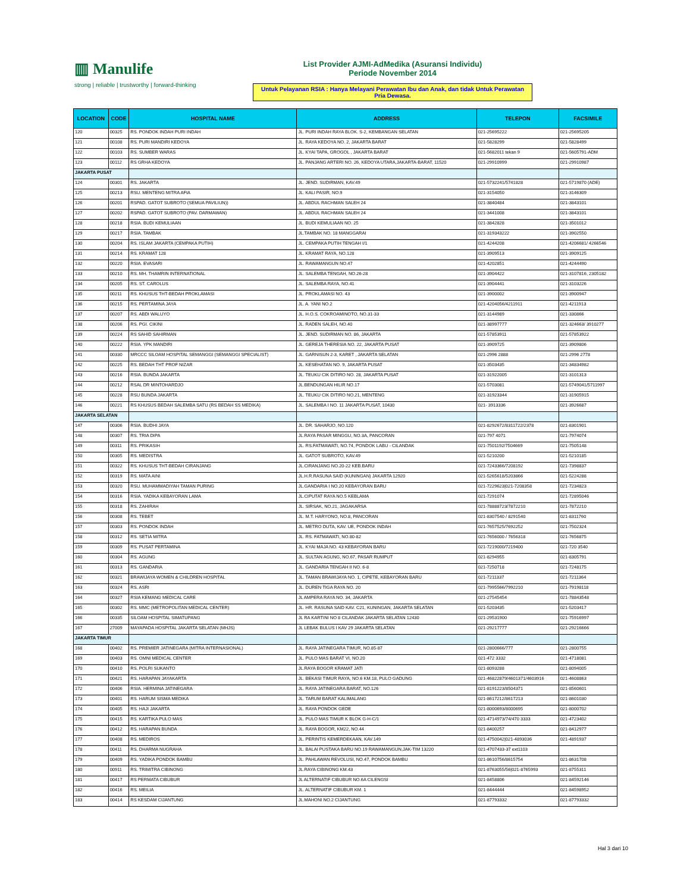▥ Manulife
strong | reliable | trustworthy | forward-thinking
List Provider AJMI-AdMedika (Asuransi Individu)
Periode November 2014
Untuk Pelayanan RSIA : Hanya Melayani Perawatan Ibu dan Anak, dan tidak Untuk Perawatan Pria Dewasa.
| LOCATION | CODE | HOSPITAL NAME | ADDRESS | TELEPON | FACSIMILE |
| --- | --- | --- | --- | --- | --- |
| 120 | 00325 | RS. PONDOK INDAH PURI INDAH | JL. PURI INDAH RAYA BLOK. S-2, KEMBANGAN SELATAN | 021-25695222 | 021-25695205 |
| 121 | 00108 | RS. PURI MANDIRI KEDOYA | JL. RAYA KEDOYA NO. 2, JAKARTA BARAT | 021-5828299 | 021-5828499 |
| 122 | 00103 | RS. SUMBER WARAS | JL. KYAI TAPA, GROGOL , JAKARTA BARAT | 021-5682011 tekan 9 | 021-5605791-ADM |
| 123 | 00112 | RS GRHA KEDOYA | JL. PANJANG ARTERI NO. 26, KEDOYA UTARA,JAKARTA-BARAT, 11520 | 021-29910999 | 021-29910987 |
| JAKARTA PUSAT | | | | | |
| 124 | 00301 | RS. JAKARTA | JL. JEND. SUDIRMAN, KAV.49 | 021-5732241/5741828 | 021-5719870 (ADE) |
| 125 | 00213 | RSU. MENTENG MITRA AFIA | JL. KALI PASIR, NO.9 | 021-3154050 | 021-3146309 |
| 126 | 00201 | RSPAD. GATOT SUBROTO (SEMUA PAVILIUN)) | JL. ABDUL RACHMAN SALEH 24 | 021-3840484 | 021-3843101 |
| 127 | 00202 | RSPAD. GATOT SUBROTO (PAV. DARMAWAN) | JL. ABDUL RACHMAN SALEH 24 | 021-3441008 | 021-3843101 |
| 128 | 00218 | RSIA. BUDI KEMULIAAN | JL. BUDI KEMULIAAN NO. 25 | 021-3842828 | 021-3501012 |
| 129 | 00217 | RSIA. TAMBAK | JL.TAMBAK NO. 18 MANGGARAI | 021-319343222 | 021-3902550 |
| 130 | 00204 | RS. ISLAM JAKARTA (CEMPAKA PUTIH) | JL. CEMPAKA PUTIH TENGAH I/1 | 021-4244208 | 021-4206681/ 4266546 |
| 131 | 00214 | RS. KRAMAT 128 | JL. KRAMAT RAYA, NO.128 | 021-3909513 | 021-3909125 |
| 132 | 00220 | RSIA. EVASARI | JL. RAWAMANGUN NO.47 | 021-4202851 | 021-4244490 |
| 133 | 00210 | RS. MH. THAMRIN INTERNATIONAL | JL. SALEMBA TENGAH, NO.26-28 | 021-3904422 | 021-3107816, 2305182 |
| 134 | 00205 | RS. ST. CAROLUS | JL. SALEMBA RAYA, NO.41 | 021-3904441 | 021-3103226 |
| 135 | 00211 | RS. KHUSUS THT-BEDAH PROKLAMASI | JL. PROKLAMASI NO. 43 | 021-3900002 | 021-3900947 |
| 136 | 00215 | RS. PERTAMINA JAYA | JL. A. YANI NO.2 | 021-4204056/4211911 | 021-4211913 |
| 137 | 00207 | RS. ABDI WALUYO | JL. H.O.S. COKROAMINOTO, NO.31-33 | 021-3144989 | 021-330866 |
| 138 | 00206 | RS. PGI. CIKINI | JL. RADEN SALEH, NO.40 | 021-38997777 | 021-324663/ 3910277 |
| 139 | 00224 | RS SAHID SAHIRMAN | JL. JEND. SUDIRMAN NO. 86, JAKARTA | 021-57853911 | 021-57853922 |
| 140 | 00222 | RSIA. YPK MANDIRI | JL. GEREJA THERESIA NO. 22, JAKARTA PUSAT | 021-3909725 | 021-3909806 |
| 141 | 00330 | MRCCC SILOAM HOSPITAL SEMANGGI (SEMANGGI SPECIALIST) | JL. GARNISUN 2-3, KARET , JAKARTA SELATAN | 021-2996 2888 | 021-2996 2778 |
| 142 | 00225 | RS. BEDAH THT PROF NIZAR | JL. KESEHATAN NO. 9, JAKARTA PUSAT | 021-3503435 | 021-34834982 |
| 143 | 00216 | RSIA. BUNDA JAKARTA | JL. TEUKU CIK DITIRO NO. 28, JAKARTA PUSAT | 021-31922005 | 021-3101313 |
| 144 | 00212 | RSAL DR MINTOHARDJO | JL.BENDUNGAN HILIR NO.17 | 021-5703081 | 021-5749041/5711997 |
| 145 | 00228 | RSU BUNDA JAKARTA | JL. TEUKU CIK DITIRO NO.21, MENTENG | 021-31923344 | 021-31905915 |
| 146 | 00221 | RS KHUSUS BEDAH SALEMBA SATU (RS BEDAH SS MEDIKA) | JL. SALEMBA I NO. 11 JAKARTA PUSAT, 10430 | 021- 3913336 | 021-3926687 |
| JAKARTA SELATAN | | | | | |
| 147 | 00306 | RSIA. BUDHI JAYA | JL. DR. SAHARJO, NO.120 | 021-8292672/8311722/2378 | 021-8301901 |
| 148 | 00307 | RS. TRIA DIPA | JL.RAYA PASAR MINGGU, NO.3A, PANCORAN | 021-797 4071 | 021-7974074 |
| 149 | 00311 | RS. PRIKASIH | JL. RS.FATMAWATI, NO.74, PONDOK LABU - CILANDAK | 021-7501192/7504669 | 021-7505148 |
| 150 | 00305 | RS. MEDISTRA | JL. GATOT SUBROTO, KAV.49 | 021-5210200 | 021-5210185 |
| 151 | 00322 | RS. KHUSUS THT-BEDAH CIRANJANG | JL.CIRANJANG NO.20-22 KEB.BARU | 021-7243366/7208192 | 021-7398837 |
| 152 | 00319 | RS. MATA AINI | JL.H.R.RASUNA SAID (KUNINGAN) JAKARTA 12920 | 021-5265618/5203866 | 021-5224288 |
| 153 | 00320 | RSU. MUHAMMADIYAH TAMAN PURING | JL.GANDARIA I NO.20 KEBAYORAN BARU | 021-7229623/021-7208358 | 021-7234823 |
| 154 | 00316 | RSIA. YADIKA KEBAYORAN LAMA | JL.CIPUTAT RAYA NO.5 KEBLAMA | 021-7291074 | 021-72895046 |
| 155 | 00318 | RS. ZAHIRAH | JL. SIRSAK, NO.21, JAGAKARSA | 021-78888723/7872210 | 021-7872210 |
| 156 | 00308 | RS. TEBET | JL. M.T. HARYONO, NO.8, PANCORAN | 021-8307540 / 8291540 | 021-8311760 |
| 157 | 00303 | RS. PONDOK INDAH | JL. METRO DUTA, KAV. UE, PONDOK INDAH | 021-7657525/7692252 | 021-7502324 |
| 158 | 00312 | RS. SETIA MITRA | JL. RS. FATMAWATI, NO.80-82 | 021-7656000 / 7656318 | 021-7656875 |
| 159 | 00309 | RS. PUSAT PERTAMINA | JL. KYAI MAJA NO. 43 KEBAYORAN BARU | 021-7219000/7219400 | 021-720 3540 |
| 160 | 00304 | RS. AGUNG | JL. SULTAN AGUNG, NO.67, PASAR RUMPUT | 021-8294955 | 021-8305791 |
| 161 | 00313 | RS. GANDARIA | JL. GANDARIA TENGAH II NO. 6-8 | 021-7250718 | 021-7248175 |
| 162 | 00321 | BRAWIJAYA WOMEN & CHILDREN HOSPITAL | JL. TAMAN BRAWIJAYA NO. 1, CIPETE, KEBAYORAN BARU | 021-7211337 | 021-7211364 |
| 163 | 00324 | RS. ASRI | JL. DUREN TIGA RAYA NO. 20 | 021-7995566/7992210 | 021-79198118 |
| 164 | 00327 | RSIA KEMANG MEDICAL CARE | JL AMPERA RAYA NO. 34, JAKARTA | 021-27545454 | 021-78843548 |
| 165 | 00302 | RS. MMC (METROPOLITAN MEDICAL CENTER) | JL. HR. RASUNA SAID KAV. C21, KUNINGAN, JAKARTA SELATAN | 021-5203435 | 021-5203417 |
| 166 | 00335 | SILOAM HOSPITAL SIMATUPANG | JL RA KARTINI NO 8 CILANDAK JAKARTA SELATAN 12430 | 021-29531900 | 021-75916997 |
| 167 | 27009 | MAYAPADA HOSPITAL JAKARTA SELATAN (MHJS) | JL LEBAK BULUS I KAV 29 JAKARTA SELATAN | 021-29217777 | 021-29216666 |
| JAKARTA TIMUR | | | | | |
| 168 | 00402 | RS. PREMIER JATINEGARA (MITRA INTERNASIONAL) | JL. RAYA JATINEGARA TIMUR, NO.85-87 | 021-2800666/777 | 021-2800755 |
| 169 | 00403 | RS. OMNI MEDICAL CENTER | JL. PULO MAS BARAT VI, NO.20 | 021-472 3332 | 021-4718081 |
| 170 | 00410 | RS. POLRI SUKANTO | JL.RAYA BOGOR KRAMAT JATI | 021-8093288 | 021-8094005 |
| 171 | 00421 | RS. HARAPAN JAYAKARTA | JL. BEKASI TIMUR RAYA, NO.6 KM.18, PULO GADUNG | 021-46822879/4601371/4603916 | 021-4608863 |
| 172 | 00406 | RSIA. HERMINA JATINEGARA | JL. RAYA JATINEGARA BARAT, NO.126 | 021-8191223/8504371 | 021-8560601 |
| 173 | 00401 | RS. HARUM SISMA MEDIKA | JL. TARUM BARAT KALIMALANG | 021-8617212/8617213 | 021-8601030 |
| 174 | 00405 | RS. HAJI JAKARTA | JL. RAYA PONDOK GEDE | 021-8000693/8000695 | 021-8000702 |
| 175 | 00415 | RS. KARTIKA PULO MAS | JL. PULO MAS TIMUR K BLOK G-H-C/1 | 021-4714973/74/470 3333 | 021-4723402 |
| 176 | 00412 | RS. HARAPAN BUNDA | JL. RAYA BOGOR, KM22, NO.44 | 021-8400257 | 021-8412977 |
| 177 | 00408 | RS. MEDIROS | JL. PERINTIS KEMERDEKAAN, KAV.149 | 021-4750042/021-4893036 | 021-4891937 |
| 178 | 00411 | RS. DHARMA NUGRAHA | JL. BALAI PUSTAKA BARU NO.19 RAWAMANGUN,JAK-TIM 13220 | 021-4707433-37 ext1103 | |
| 179 | 00409 | RS. YADIKA PONDOK BAMBU | JL. PAHLAWAN REVOLUSI, NO.47, PONDOK BAMBU | 021-8610756/8615754 | 021-8631708 |
| 180 | 00911 | RS. TRIMITRA CIBINONG | JL.RAYA CIBINONG KM.43 | 021-8763055/56/021-8765993 | 021-8755311 |
| 181 | 00417 | RS PERMATA CIBUBUR | JL ALTERNATIF CIBUBUR NO.6A CILENGSI | 021-8458806 | 021-84592146 |
| 182 | 00416 | RS. MEILIA | JL. ALTERNATIF CIBUBUR KM. 1 | 021-8444444 | 021-84598952 |
| 183 | 00414 | RS KESDAM CIJANTUNG | JL.MAHONI NO.2 CIJANTUNG | 021-87793332 | 021-87793332 |
Hal 3 dari 10